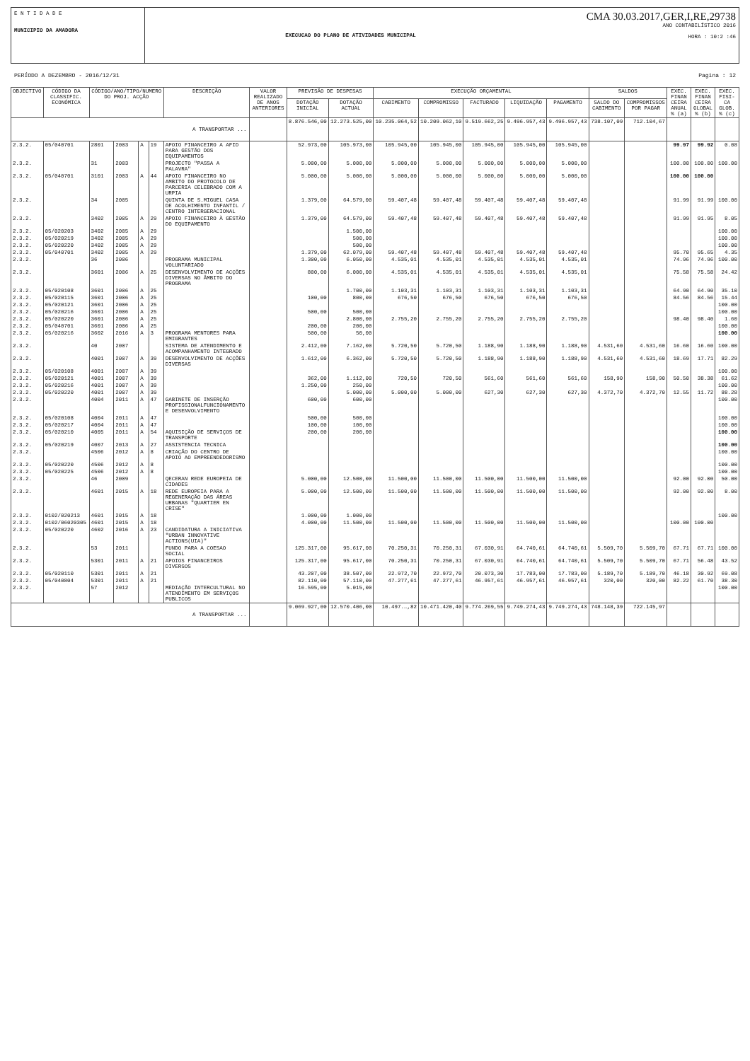E N T I D A D E
MUNICIPIO DA AMADORA
EXECUCAO DO PLANO DE ATIVIDADES MUNICIPAL
CMA 30.03.2017,GER,I,RE,29738
ANO CONTABILÍSTICO 2016
HORA : 10:2 :46
PERÍODO A DEZEMBRO - 2016/12/31 Pagina : 12
| OBJECTIVO | CÓDIGO DA CLASSIFIC. ECONÓMICA | CÓDIGO/ANO/TIPO/NUMERO DO PROJ. ACÇÃO | | | | DESCRIÇÃO | VALOR REALIZADO DE ANOS ANTERIORES | PREVISÃO DE DESPESAS | | EXECUÇÃO ORÇAMENTAL | | | | | SALDOS | | EXEC. FINAN CEIRA ANUAL % (a) | EXEC. FINAN CEIRA GLOBAL % (b) | EXEC. FISI- CA GLOB. % (c) |
| --- | --- | --- | --- | --- | --- | --- | --- | --- | --- | --- | --- | --- | --- | --- | --- | --- | --- | --- | --- |
| | | | | | | | | DOTAÇÃO INICIAL | DOTAÇÃO ACTUAL | CABIMENTO | COMPROMISSO | FACTURADO | LIQUIDAÇÃO | PAGAMENTO | SALDO DO CABIMENTO | COMPROMISSOS POR PAGAR | | | |
| A TRANSPORTAR ... | | | | | | | | 8.876.546,00 | 12.273.525,00 | 10.235.064,52 | 10.209.062,10 | 9.519.662,25 | 9.496.957,43 | 9.496.957,43 | 738.107,09 | 712.104,67 | | | |
| 2.3.2. | 05/040701 | 2801 | 2003 | A | 19 | APOIO FINANCEIRO A AFID PARA GESTÃO DOS EQUIPAMENTOS | | 52.973,00 | 105.973,00 | 105.945,00 | 105.945,00 | 105.945,00 | 105.945,00 | 105.945,00 | | | 99.97 | 99.92 | 0.08 |
| 2.3.2. | | 31 | 2003 | | | PROJECTO "PASSA A PALAVRA" | | 5.000,00 | 5.000,00 | 5.000,00 | 5.000,00 | 5.000,00 | 5.000,00 | 5.000,00 | | | 100.00 | 100.00 | 100.00 |
| 2.3.2. | 05/040701 | 3101 | 2003 | A | 44 | APOIO FINANCEIRO NO AMBITO DO PROTOCOLO DE PARCERIA CELEBRADO COM A URPIA | | 5.000,00 | 5.000,00 | 5.000,00 | 5.000,00 | 5.000,00 | 5.000,00 | 5.000,00 | | | 100.00 | 100.00 | |
| 2.3.2. | | 34 | 2005 | | | QUINTA DE S.MIGUEL CASA DE ACOLHIMENTO INFANTIL / CENTRO INTERGERACIONAL | | 1.379,00 | 64.579,00 | 59.407,48 | 59.407,48 | 59.407,48 | 59.407,48 | 59.407,48 | | | 91.99 | 91.99 | 100.00 |
| 2.3.2. | | 3402 | 2005 | A | 29 | APOIO FINANCEIRO À GESTÃO DO EQUIPAMENTO | | 1.379,00 | 64.579,00 | 59.407,48 | 59.407,48 | 59.407,48 | 59.407,48 | 59.407,48 | | | 91.99 | 91.95 | 8.05 |
| 2.3.2. | 05/020203 | 3402 | 2005 | A | 29 | | | | 1.500,00 | | | | | | | | | | 100.00 |
| 2.3.2. | 05/020219 | 3402 | 2005 | A | 29 | | | | 500,00 | | | | | | | | | | 100.00 |
| 2.3.2. | 05/020220 | 3402 | 2005 | A | 29 | | | | 500,00 | | | | | | | | | | 100.00 |
| 2.3.2. | 05/040701 | 3402 | 2005 | A | 29 | | | 1.379,00 | 62.079,00 | 59.407,48 | 59.407,48 | 59.407,48 | 59.407,48 | 59.407,48 | | | 95.70 | 95.65 | 4.35 |
| 2.3.2. | | 36 | 2006 | | | PROGRAMA MUNICIPAL VOLUNTARIADO | | 1.300,00 | 6.050,00 | 4.535,01 | 4.535,01 | 4.535,01 | 4.535,01 | 4.535,01 | | | 74.96 | 74.96 | 100.00 |
| 2.3.2. | | 3601 | 2006 | A | 25 | DESENVOLVIMENTO DE ACÇÕES DIVERSAS NO ÂMBITO DO PROGRAMA | | 800,00 | 6.000,00 | 4.535,01 | 4.535,01 | 4.535,01 | 4.535,01 | 4.535,01 | | | 75.58 | 75.58 | 24.42 |
| 2.3.2. | 05/020108 | 3601 | 2006 | A | 25 | | | | 1.700,00 | 1.103,31 | 1.103,31 | 1.103,31 | 1.103,31 | 1.103,31 | | | 64.90 | 64.90 | 35.10 |
| 2.3.2. | 05/020115 | 3601 | 2006 | A | 25 | | | 100,00 | 800,00 | 676,50 | 676,50 | 676,50 | 676,50 | 676,50 | | | 84.56 | 84.56 | 15.44 |
| 2.3.2. | 05/020121 | 3601 | 2006 | A | 25 | | | | | | | | | | | | | | 100.00 |
| 2.3.2. | 05/020216 | 3601 | 2006 | A | 25 | | | 500,00 | 500,00 | | | | | | | | | | 100.00 |
| 2.3.2. | 05/020220 | 3601 | 2006 | A | 25 | | | | 2.800,00 | 2.755,20 | 2.755,20 | 2.755,20 | 2.755,20 | 2.755,20 | | | 98.40 | 98.40 | 1.60 |
| 2.3.2. | 05/040701 | 3601 | 2006 | A | 25 | | | 200,00 | 200,00 | | | | | | | | | | 100.00 |
| 2.3.2. | 05/020216 | 3602 | 2016 | A | 3 | PROGRAMA MENTORES PARA EMIGRANTES | | 500,00 | 50,00 | | | | | | | | | | 100.00 |
| 2.3.2. | | 40 | 2007 | | | SISTEMA DE ATENDIMENTO E ACOMPANHAMENTO INTEGRADO | | 2.412,00 | 7.162,00 | 5.720,50 | 5.720,50 | 1.188,90 | 1.188,90 | 1.188,90 | 4.531,60 | 4.531,60 | 16.60 | 16.60 | 100.00 |
| 2.3.2. | | 4001 | 2007 | A | 39 | DESENVOLVIMENTO DE ACÇÕES DIVERSAS | | 1.612,00 | 6.362,00 | 5.720,50 | 5.720,50 | 1.188,90 | 1.188,90 | 1.188,90 | 4.531,60 | 4.531,60 | 18.69 | 17.71 | 82.29 |
| 2.3.2. | 05/020108 | 4001 | 2007 | A | 39 | | | | | | | | | | | | | | 100.00 |
| 2.3.2. | 05/020121 | 4001 | 2007 | A | 39 | | | 362,00 | 1.112,00 | 720,50 | 720,50 | 561,60 | 561,60 | 561,60 | 158,90 | 158,90 | 50.50 | 38.38 | 61.62 |
| 2.3.2. | 05/020216 | 4001 | 2007 | A | 39 | | | 1.250,00 | 250,00 | | | | | | | | | | 100.00 |
| 2.3.2. | 05/020220 | 4001 | 2007 | A | 39 | | | | 5.000,00 | 5.000,00 | 5.000,00 | 627,30 | 627,30 | 627,30 | 4.372,70 | 4.372,70 | 12.55 | 11.72 | 88.28 |
| 2.3.2. | | 4004 | 2011 | A | 47 | GABINETE DE INSERÇÃO PROFISSIONALFUNCIONAMENTO E DESENVOLVIMENTO | | 600,00 | 600,00 | | | | | | | | | | 100.00 |
| 2.3.2. | 05/020108 | 4004 | 2011 | A | 47 | | | 500,00 | 500,00 | | | | | | | | | | 100.00 |
| 2.3.2. | 05/020217 | 4004 | 2011 | A | 47 | | | 100,00 | 100,00 | | | | | | | | | | 100.00 |
| 2.3.2. | 05/020210 | 4005 | 2011 | A | 54 | AQUISIÇÃO DE SERVIÇOS DE TRANSPORTE | | 200,00 | 200,00 | | | | | | | | | | 100.00 |
| 2.3.2. | 05/020219 | 4007 | 2013 | A | 27 | ASSISTENCIA TECNICA | | | | | | | | | | | | | 100.00 |
| 2.3.2. | | 4506 | 2012 | A | 8 | CRIAÇÃO DO CENTRO DE APOIO AO EMPREENDEDORISMO | | | | | | | | | | | | | 100.00 |
| 2.3.2. | 05/020220 | 4506 | 2012 | A | 8 | | | | | | | | | | | | | | 100.00 |
| 2.3.2. | 05/020225 | 4506 | 2012 | A | 8 | | | | | | | | | | | | | | 100.00 |
| 2.3.2. | | 46 | 2009 | | | QECERAN REDE EUROPEIA DE CIDADES | | 5.000,00 | 12.500,00 | 11.500,00 | 11.500,00 | 11.500,00 | 11.500,00 | 11.500,00 | | | 92.00 | 92.00 | 50.00 |
| 2.3.2. | | 4601 | 2015 | A | 18 | REDE EUROPEIA PARA A REGENERAÇÃO DAS ÁREAS URBANAS "QUARTIER EN CRISE" | | 5.000,00 | 12.500,00 | 11.500,00 | 11.500,00 | 11.500,00 | 11.500,00 | 11.500,00 | | | 92.00 | 92.00 | 8.00 |
| 2.3.2. | 0102/020213 | 4601 | 2015 | A | 18 | | | 1.000,00 | 1.000,00 | | | | | | | | | | 100.00 |
| 2.3.2. | 0102/06020305 | 4601 | 2015 | A | 18 | | | 4.000,00 | 11.500,00 | 11.500,00 | 11.500,00 | 11.500,00 | 11.500,00 | 11.500,00 | | | 100.00 | 100.00 | |
| 2.3.2. | 05/020220 | 4602 | 2016 | A | 23 | CANDIDATURA A INICIATIVA "URBAN INNOVATIVE ACTIONS(UIA)" | | | | | | | | | | | | | |
| 2.3.2. | | 53 | 2011 | | | FUNDO PARA A COESAO SOCIAL | | 125.317,00 | 95.617,00 | 70.250,31 | 70.250,31 | 67.030,91 | 64.740,61 | 64.740,61 | 5.509,70 | 5.509,70 | 67.71 | 67.71 | 100.00 |
| 2.3.2. | | 5301 | 2011 | A | 21 | APOIOS FINANCEIROS DIVERSOS | | 125.317,00 | 95.617,00 | 70.250,31 | 70.250,31 | 67.030,91 | 64.740,61 | 64.740,61 | 5.509,70 | 5.509,70 | 67.71 | 56.48 | 43.52 |
| 2.3.2. | 05/020110 | 5301 | 2011 | A | 21 | | | 43.207,00 | 38.507,00 | 22.972,70 | 22.972,70 | 20.073,30 | 17.783,00 | 17.783,00 | 5.189,70 | 5.189,70 | 46.18 | 30.92 | 69.08 |
| 2.3.2. | 05/040804 | 5301 | 2011 | A | 21 | | | 82.110,00 | 57.110,00 | 47.277,61 | 47.277,61 | 46.957,61 | 46.957,61 | 46.957,61 | 320,00 | 320,00 | 82.22 | 61.70 | 38.30 |
| 2.3.2. | | 57 | 2012 | | | MEDIAÇÃO INTERCULTURAL NO ATENDIMENTO EM SERVIÇOS PUBLICOS | | 16.595,00 | 5.015,00 | | | | | | | | | | 100.00 |
| A TRANSPORTAR ... | | | | | | | | 9.069.927,00 | 12.570.406,00 | 10.497.…,82 | 10.471.420,40 | 9.774.269,55 | 9.749.274,43 | 9.749.274,43 | 748.148,39 | 722.145,97 | | | |